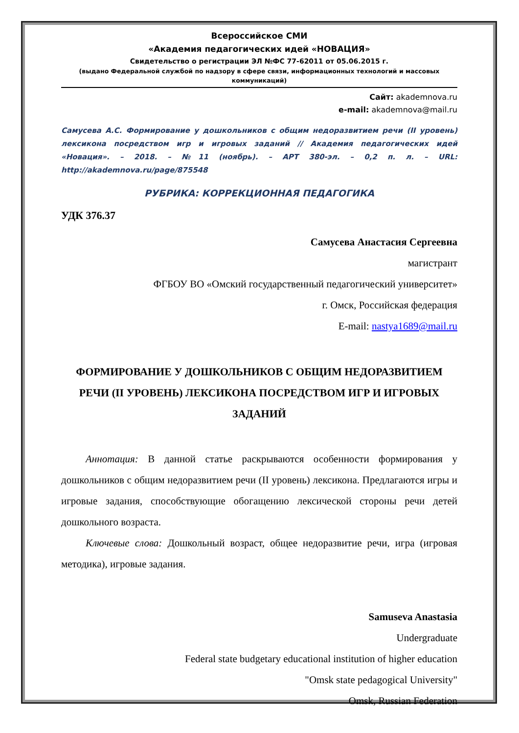Всероссийское СМИ
«Академия педагогических идей «НОВАЦИЯ»
Свидетельство о регистрации ЭЛ №ФС 77-62011 от 05.06.2015 г.
(выдано Федеральной службой по надзору в сфере связи, информационных технологий и массовых коммуникаций)
Сайт: akademnova.ru
e-mail: akademnova@mail.ru
Самусева А.С. Формирование у дошкольников с общим недоразвитием речи (II уровень) лексикона посредством игр и игровых заданий // Академия педагогических идей «Новация». – 2018. – №11 (ноябрь). – АРТ 380-эл. – 0,2 п. л. – URL: http://akademnova.ru/page/875548
РУБРИКА: КОРРЕКЦИОННАЯ ПЕДАГОГИКА
УДК 376.37
Самусева Анастасия Сергеевна
магистрант
ФГБОУ ВО «Омский государственный педагогический университет»
г. Омск, Российская федерация
E-mail: nastya1689@mail.ru
ФОРМИРОВАНИЕ У ДОШКОЛЬНИКОВ С ОБЩИМ НЕДОРАЗВИТИЕМ РЕЧИ (II УРОВЕНЬ) ЛЕКСИКОНА ПОСРЕДСТВОМ ИГР И ИГРОВЫХ ЗАДАНИЙ
Аннотация: В данной статье раскрываются особенности формирования у дошкольников с общим недоразвитием речи (II уровень) лексикона. Предлагаются игры и игровые задания, способствующие обогащению лексической стороны речи детей дошкольного возраста.
Ключевые слова: Дошкольный возраст, общее недоразвитие речи, игра (игровая методика), игровые задания.
Samuseva Anastasia
Undergraduate
Federal state budgetary educational institution of higher education
"Omsk state pedagogical University"
Omsk, Russian Federation